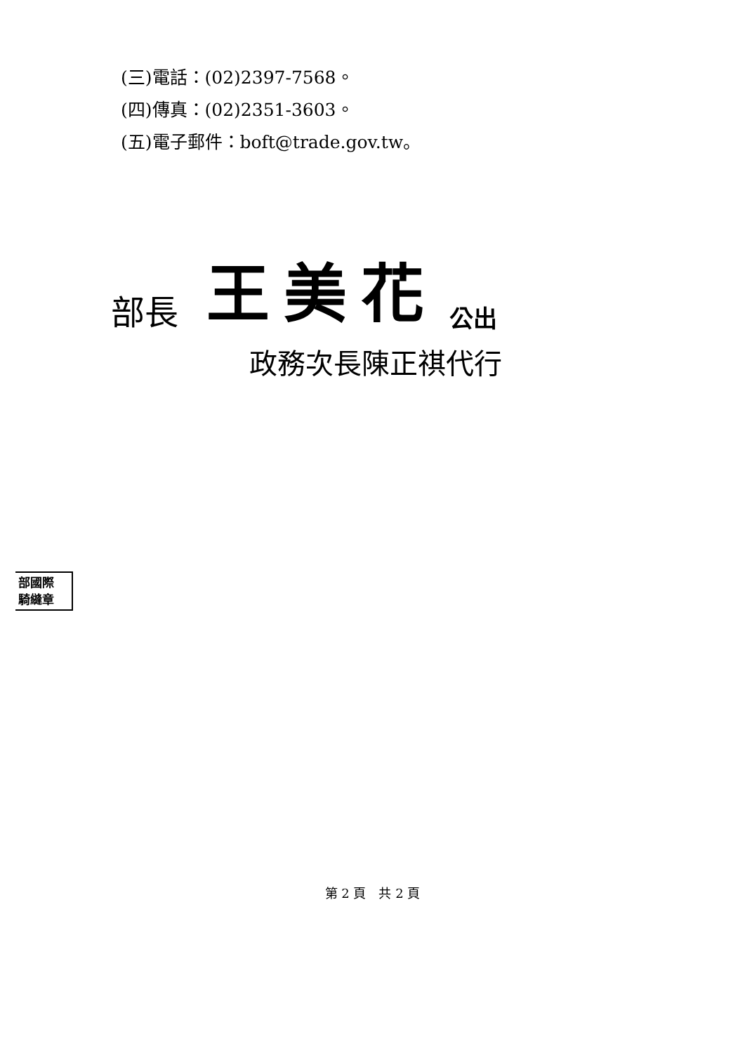(三)電話：(02)2397-7568。
(四)傳真：(02)2351-3603。
(五)電子郵件：boft@trade.gov.tw。
部長 王美花 公出
政務次長陳正祺代行
部國際
騎縫章
第 2 頁　共 2 頁